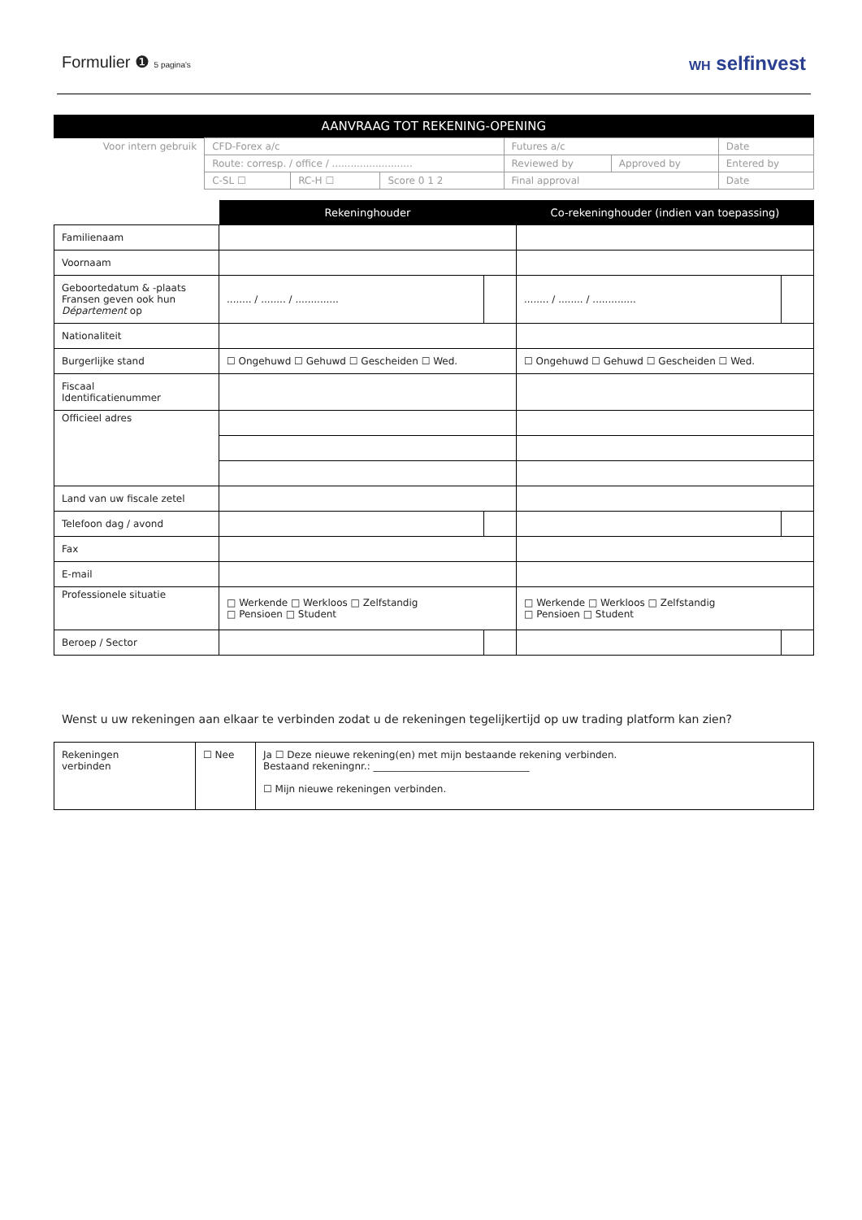Formulier ❶ 5 pagina's WH selfinvest
| AANVRAAG TOT REKENING-OPENING | | | | | | |
| --- | --- | --- | --- | --- | --- | --- |
| Voor intern gebruik | CFD-Forex a/c | | | Futures a/c | | Date |
| | Route: corresp. / office / .......................... | | | Reviewed by | Approved by | Entered by |
| | C-SL ☐ | RC-H ☐ | Score 0 1 2 | Final approval | | Date |
| | Rekeninghouder | | Co-rekeninghouder (indien van toepassing) | |
| Familienaam | | | | |
| Voornaam | | | | |
| Geboortedatum & -plaats Fransen geven ook hun Département op | ........ / ........ / .............. | | ........ / ........ / .............. | |
| Nationaliteit | | | | |
| Burgerlijke stand | ☐ Ongehuwd ☐ Gehuwd ☐ Gescheiden ☐ Wed. | | ☐ Ongehuwd ☐ Gehuwd ☐ Gescheiden ☐ Wed. | |
| Fiscaal Identificatienummer | | | | |
| Officieel adres | | | | |
| Land van uw fiscale zetel | | | | |
| Telefoon dag / avond | | | | |
| Fax | | | | |
| E-mail | | | | |
| Professionele situatie | □ Werkende □ Werkloos □ Zelfstandig □ Pensioen □ Student | | □ Werkende □ Werkloos □ Zelfstandig □ Pensioen □ Student | |
| Beroep / Sector | | | | |
Wenst u uw rekeningen aan elkaar te verbinden zodat u de rekeningen tegelijkertijd op uw trading platform kan zien?
| Rekeningen verbinden | ☐ Nee | Ja ☐ Deze nieuwe rekening(en) met mijn bestaande rekening verbinden. Bestaand rekeningnr.: ________________________________ ☐ Mijn nieuwe rekeningen verbinden. |